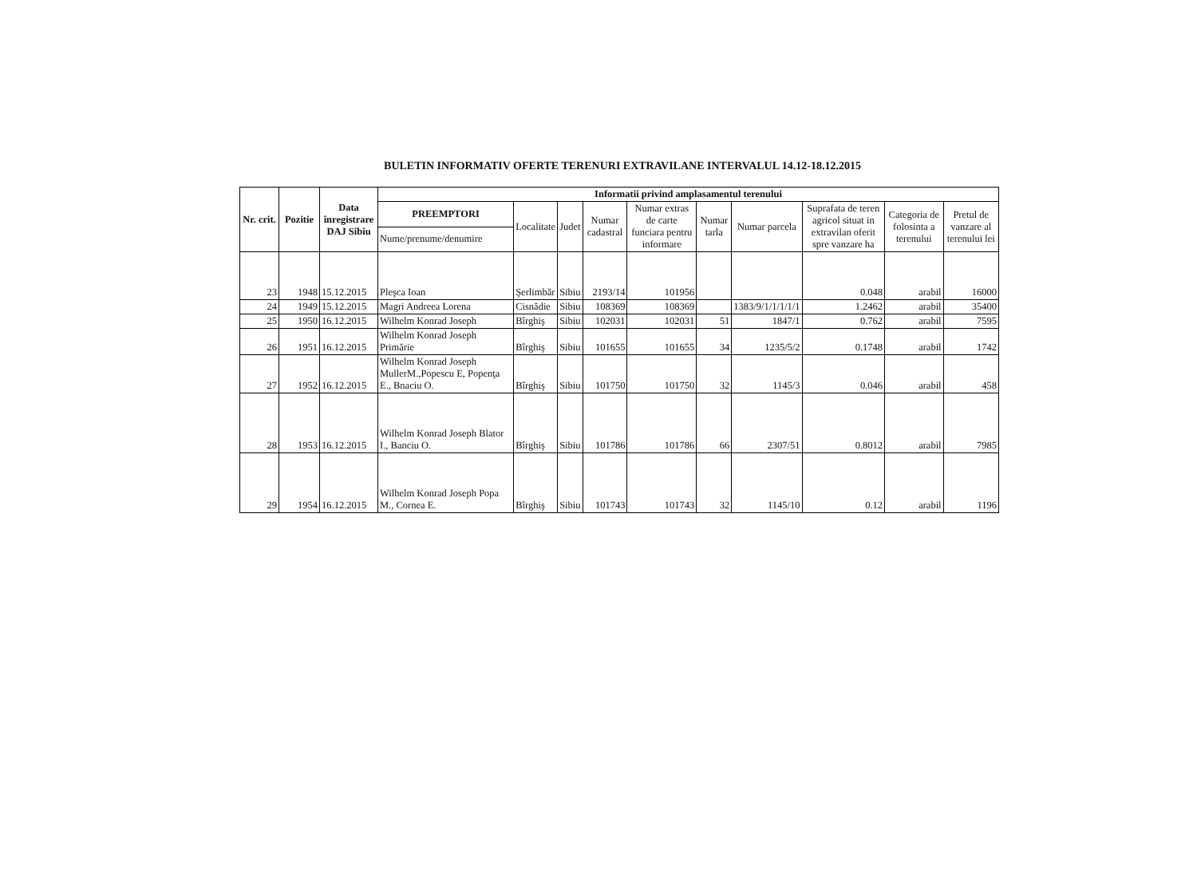BULETIN INFORMATIV OFERTE TERENURI EXTRAVILANE INTERVALUL 14.12-18.12.2015
| Nr. crit. | Pozitie | Data înregistrare DAJ Sibiu | Informatii privind amplasamentul terenului | | | | | | | | | |
| --- | --- | --- | --- | --- | --- | --- | --- | --- | --- | --- | --- | --- |
| | | | PREEMPTORI | Localitate | Judet | Numar cadastral | Numar extras de carte funciara pentru informare | Numar tarla | Numar parcela | Suprafata de teren agricol situat in extravilan oferit spre vanzare ha | Categoria de folosinta a terenului | Pretul de vanzare al terenului lei |
| | | | Nume/prenume/denumire | | | | | | | | | |
| 23 | 1948 | 15.12.2015 | Pleşca Ioan | Şerlimbăr | Sibiu | 2193/14 | 101956 | | | 0.048 | arabil | 16000 |
| 24 | 1949 | 15.12.2015 | Magri Andreea Lorena | Cisnădie | Sibiu | 108369 | 108369 | | 1383/9/1/1/1/1/1 | 1.2462 | arabil | 35400 |
| 25 | 1950 | 16.12.2015 | Wilhelm Konrad Joseph | Bîrghiş | Sibiu | 102031 | 102031 | 51 | 1847/1 | 0.762 | arabil | 7595 |
| 26 | 1951 | 16.12.2015 | Wilhelm Konrad Joseph Primărie | Bîrghiş | Sibiu | 101655 | 101655 | 34 | 1235/5/2 | 0.1748 | arabil | 1742 |
| 27 | 1952 | 16.12.2015 | Wilhelm Konrad Joseph MullerM.,Popescu E, Popenţa E., Bnaciu O. | Bîrghiş | Sibiu | 101750 | 101750 | 32 | 1145/3 | 0.046 | arabil | 458 |
| 28 | 1953 | 16.12.2015 | Wilhelm Konrad Joseph Blator I., Banciu O. | Bîrghiş | Sibiu | 101786 | 101786 | 66 | 2307/51 | 0.8012 | arabil | 7985 |
| 29 | 1954 | 16.12.2015 | Wilhelm Konrad Joseph Popa M., Cornea E. | Bîrghiş | Sibiu | 101743 | 101743 | 32 | 1145/10 | 0.12 | arabil | 1196 |